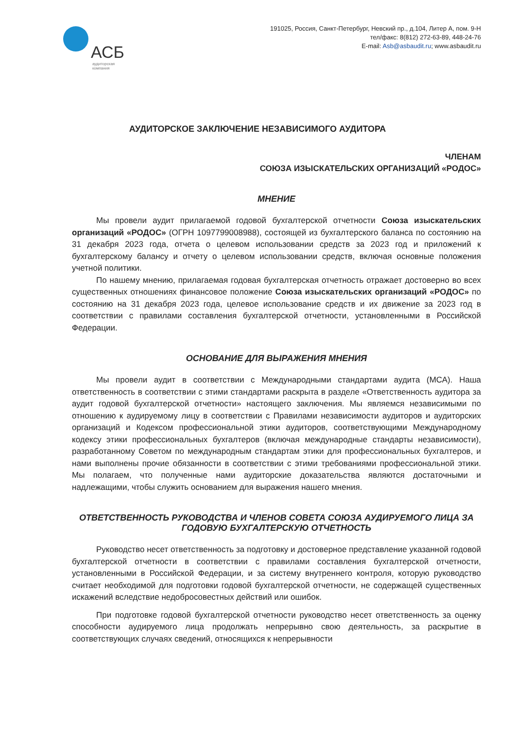АСБ
аудиторская
компания
191025, Россия, Санкт-Петербург, Невский пр., д.104, Литер А, пом. 9-Н
тел/факс: 8(812) 272-63-89, 448-24-76
E-mail: Asb@asbaudit.ru; www.asbaudit.ru
АУДИТОРСКОЕ ЗАКЛЮЧЕНИЕ НЕЗАВИСИМОГО АУДИТОРА
ЧЛЕНАМ
СОЮЗА ИЗЫСКАТЕЛЬСКИХ ОРГАНИЗАЦИЙ «РОДОС»
МНЕНИЕ
Мы провели аудит прилагаемой годовой бухгалтерской отчетности Союза изыскательских организаций «РОДОС» (ОГРН 1097799008988), состоящей из бухгалтерского баланса по состоянию на 31 декабря 2023 года, отчета о целевом использовании средств за 2023 год и приложений к бухгалтерскому балансу и отчету о целевом использовании средств, включая основные положения учетной политики.
По нашему мнению, прилагаемая годовая бухгалтерская отчетность отражает достоверно во всех существенных отношениях финансовое положение Союза изыскательских организаций «РОДОС» по состоянию на 31 декабря 2023 года, целевое использование средств и их движение за 2023 год в соответствии с правилами составления бухгалтерской отчетности, установленными в Российской Федерации.
ОСНОВАНИЕ ДЛЯ ВЫРАЖЕНИЯ МНЕНИЯ
Мы провели аудит в соответствии с Международными стандартами аудита (МСА). Наша ответственность в соответствии с этими стандартами раскрыта в разделе «Ответственность аудитора за аудит годовой бухгалтерской отчетности» настоящего заключения. Мы являемся независимыми по отношению к аудируемому лицу в соответствии с Правилами независимости аудиторов и аудиторских организаций и Кодексом профессиональной этики аудиторов, соответствующими Международному кодексу этики профессиональных бухгалтеров (включая международные стандарты независимости), разработанному Советом по международным стандартам этики для профессиональных бухгалтеров, и нами выполнены прочие обязанности в соответствии с этими требованиями профессиональной этики. Мы полагаем, что полученные нами аудиторские доказательства являются достаточными и надлежащими, чтобы служить основанием для выражения нашего мнения.
ОТВЕТСТВЕННОСТЬ РУКОВОДСТВА И ЧЛЕНОВ СОВЕТА СОЮЗА АУДИРУЕМОГО ЛИЦА ЗА ГОДОВУЮ БУХГАЛТЕРСКУЮ ОТЧЕТНОСТЬ
Руководство несет ответственность за подготовку и достоверное представление указанной годовой бухгалтерской отчетности в соответствии с правилами составления бухгалтерской отчетности, установленными в Российской Федерации, и за систему внутреннего контроля, которую руководство считает необходимой для подготовки годовой бухгалтерской отчетности, не содержащей существенных искажений вследствие недобросовестных действий или ошибок.
При подготовке годовой бухгалтерской отчетности руководство несет ответственность за оценку способности аудируемого лица продолжать непрерывно свою деятельность, за раскрытие в соответствующих случаях сведений, относящихся к непрерывности